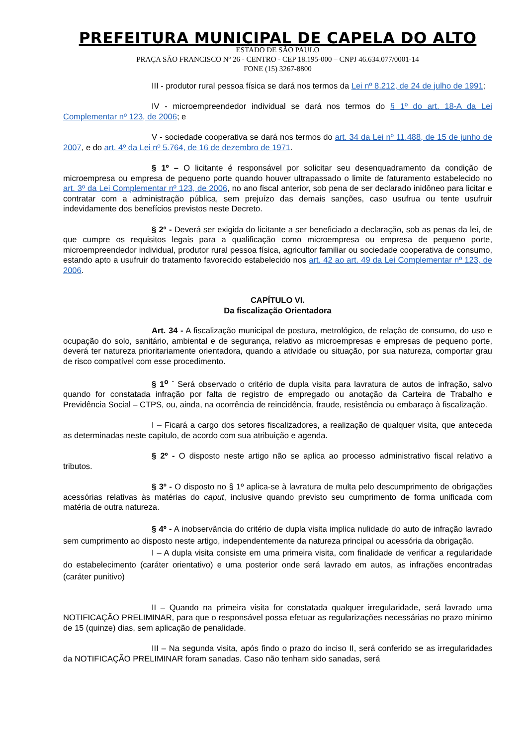PREFEITURA MUNICIPAL DE CAPELA DO ALTO
ESTADO DE SÃO PAULO
PRAÇA SÃO FRANCISCO Nº 26 - CENTRO - CEP 18.195-000 – CNPJ 46.634.077/0001-14
FONE (15) 3267-8800
III - produtor rural pessoa física se dará nos termos da Lei nº 8.212, de 24 de julho de 1991;
IV - microempreendedor individual se dará nos termos do § 1º do art. 18-A da Lei Complementar nº 123, de 2006; e
V - sociedade cooperativa se dará nos termos do art. 34 da Lei nº 11.488, de 15 de junho de 2007, e do art. 4º da Lei nº 5.764, de 16 de dezembro de 1971.
§ 1º – O licitante é responsável por solicitar seu desenquadramento da condição de microempresa ou empresa de pequeno porte quando houver ultrapassado o limite de faturamento estabelecido no art. 3º da Lei Complementar nº 123, de 2006, no ano fiscal anterior, sob pena de ser declarado inidôneo para licitar e contratar com a administração pública, sem prejuízo das demais sanções, caso usufrua ou tente usufruir indevidamente dos benefícios previstos neste Decreto.
§ 2º - Deverá ser exigida do licitante a ser beneficiado a declaração, sob as penas da lei, de que cumpre os requisitos legais para a qualificação como microempresa ou empresa de pequeno porte, microempreendedor individual, produtor rural pessoa física, agricultor familiar ou sociedade cooperativa de consumo, estando apto a usufruir do tratamento favorecido estabelecido nos art. 42 ao art. 49 da Lei Complementar nº 123, de 2006.
CAPÍTULO VI.
Da fiscalização Orientadora
Art. 34 - A fiscalização municipal de postura, metrológico, de relação de consumo, do uso e ocupação do solo, sanitário, ambiental e de segurança, relativo as microempresas e empresas de pequeno porte, deverá ter natureza prioritariamente orientadora, quando a atividade ou situação, por sua natureza, comportar grau de risco compatível com esse procedimento.
§ 1<sup>o</sup> <sup>-</sup> Será observado o critério de dupla visita para lavratura de autos de infração, salvo quando for constatada infração por falta de registro de empregado ou anotação da Carteira de Trabalho e Previdência Social – CTPS, ou, ainda, na ocorrência de reincidência, fraude, resistência ou embaraço à fiscalização.
I – Ficará a cargo dos setores fiscalizadores, a realização de qualquer visita, que anteceda as determinadas neste capitulo, de acordo com sua atribuição e agenda.
§ 2º - O disposto neste artigo não se aplica ao processo administrativo fiscal relativo a tributos.
§ 3º - O disposto no § 1º aplica-se à lavratura de multa pelo descumprimento de obrigações acessórias relativas às matérias do caput, inclusive quando previsto seu cumprimento de forma unificada com matéria de outra natureza.
§ 4º - A inobservância do critério de dupla visita implica nulidade do auto de infração lavrado sem cumprimento ao disposto neste artigo, independentemente da natureza principal ou acessória da obrigação.
I – A dupla visita consiste em uma primeira visita, com finalidade de verificar a regularidade do estabelecimento (caráter orientativo) e uma posterior onde será lavrado em autos, as infrações encontradas (caráter punitivo)
II – Quando na primeira visita for constatada qualquer irregularidade, será lavrado uma NOTIFICAÇÃO PRELIMINAR, para que o responsável possa efetuar as regularizações necessárias no prazo mínimo de 15 (quinze) dias, sem aplicação de penalidade.
III – Na segunda visita, após findo o prazo do inciso II, será conferido se as irregularidades da NOTIFICAÇÃO PRELIMINAR foram sanadas. Caso não tenham sido sanadas, será